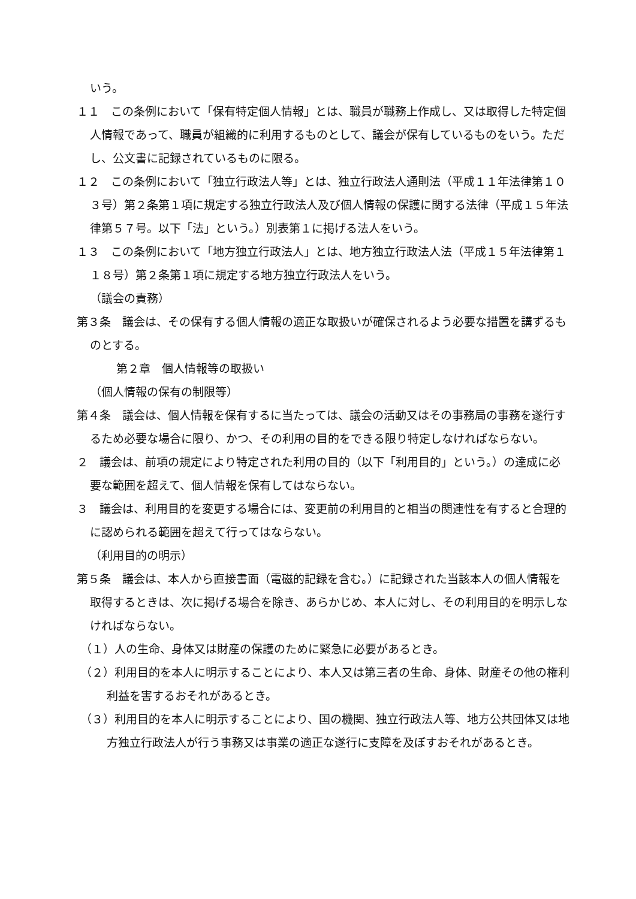いう。
１１　この条例において「保有特定個人情報」とは、職員が職務上作成し、又は取得した特定個人情報であって、職員が組織的に利用するものとして、議会が保有しているものをいう。ただし、公文書に記録されているものに限る。
１２　この条例において「独立行政法人等」とは、独立行政法人通則法（平成１１年法律第１０３号）第２条第１項に規定する独立行政法人及び個人情報の保護に関する法律（平成１５年法律第５７号。以下「法」という。）別表第１に掲げる法人をいう。
１３　この条例において「地方独立行政法人」とは、地方独立行政法人法（平成１５年法律第１１８号）第２条第１項に規定する地方独立行政法人をいう。
（議会の責務）
第３条　議会は、その保有する個人情報の適正な取扱いが確保されるよう必要な措置を講ずるものとする。
第２章　個人情報等の取扱い
（個人情報の保有の制限等）
第４条　議会は、個人情報を保有するに当たっては、議会の活動又はその事務局の事務を遂行するため必要な場合に限り、かつ、その利用の目的をできる限り特定しなければならない。
２　議会は、前項の規定により特定された利用の目的（以下「利用目的」という。）の達成に必要な範囲を超えて、個人情報を保有してはならない。
３　議会は、利用目的を変更する場合には、変更前の利用目的と相当の関連性を有すると合理的に認められる範囲を超えて行ってはならない。
（利用目的の明示）
第５条　議会は、本人から直接書面（電磁的記録を含む。）に記録された当該本人の個人情報を取得するときは、次に掲げる場合を除き、あらかじめ、本人に対し、その利用目的を明示しなければならない。
（１）人の生命、身体又は財産の保護のために緊急に必要があるとき。
（２）利用目的を本人に明示することにより、本人又は第三者の生命、身体、財産その他の権利利益を害するおそれがあるとき。
（３）利用目的を本人に明示することにより、国の機関、独立行政法人等、地方公共団体又は地方独立行政法人が行う事務又は事業の適正な遂行に支障を及ぼすおそれがあるとき。